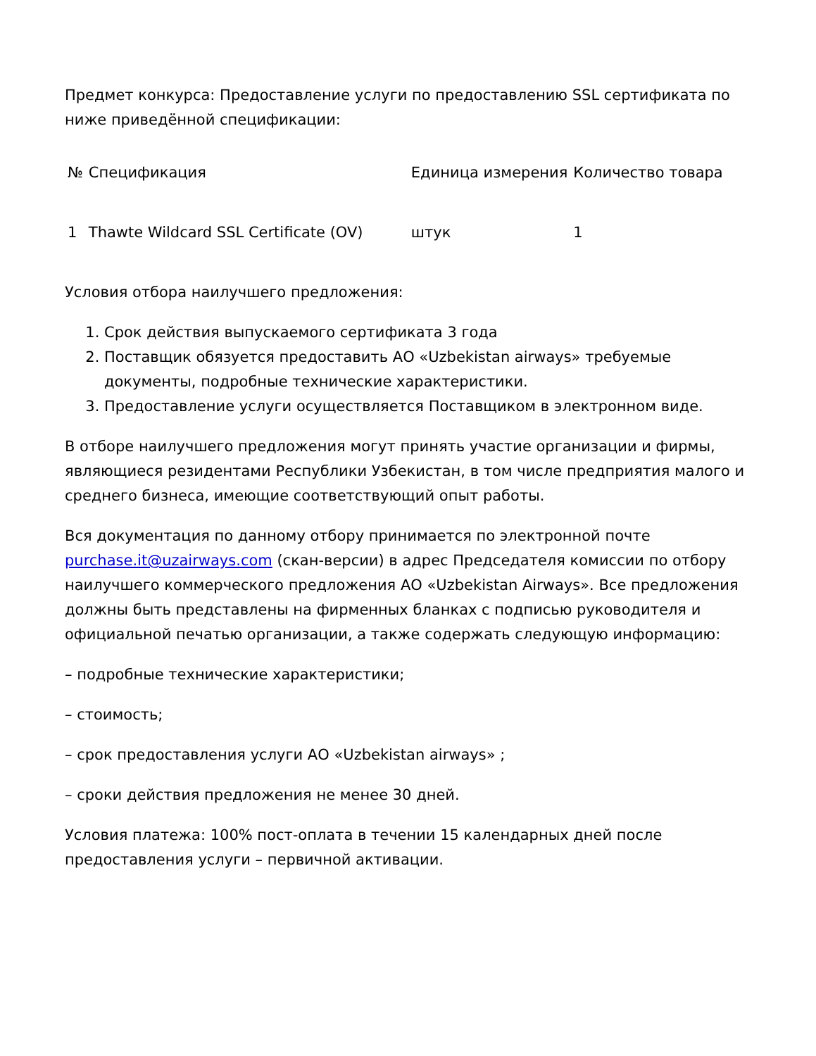Предмет конкурса: Предоставление услуги по предоставлению SSL сертификата по ниже приведённой спецификации:
| № | Спецификация | Единица измерения | Количество товара |
| --- | --- | --- | --- |
| 1 | Thawte Wildcard SSL Certificate (OV) | штук | 1 |
Условия отбора наилучшего предложения:
1. Срок действия выпускаемого сертификата 3 года
2. Поставщик обязуется предоставить АО «Uzbekistan airways» требуемые документы, подробные технические характеристики.
3. Предоставление услуги осуществляется Поставщиком в электронном виде.
В отборе наилучшего предложения могут принять участие организации и фирмы, являющиеся резидентами Республики Узбекистан, в том числе предприятия малого и среднего бизнеса, имеющие соответствующий опыт работы.
Вся документация по данному отбору принимается по электронной почте purchase.it@uzairways.com (скан-версии) в адрес Председателя комиссии по отбору наилучшего коммерческого предложения АО «Uzbekistan Airways». Все предложения должны быть представлены на фирменных бланках с подписью руководителя и официальной печатью организации, а также содержать следующую информацию:
– подробные технические характеристики;
– стоимость;
– срок предоставления услуги АО «Uzbekistan airways» ;
– сроки действия предложения не менее 30 дней.
Условия платежа: 100% пост-оплата в течении 15 календарных дней после предоставления услуги – первичной активации.